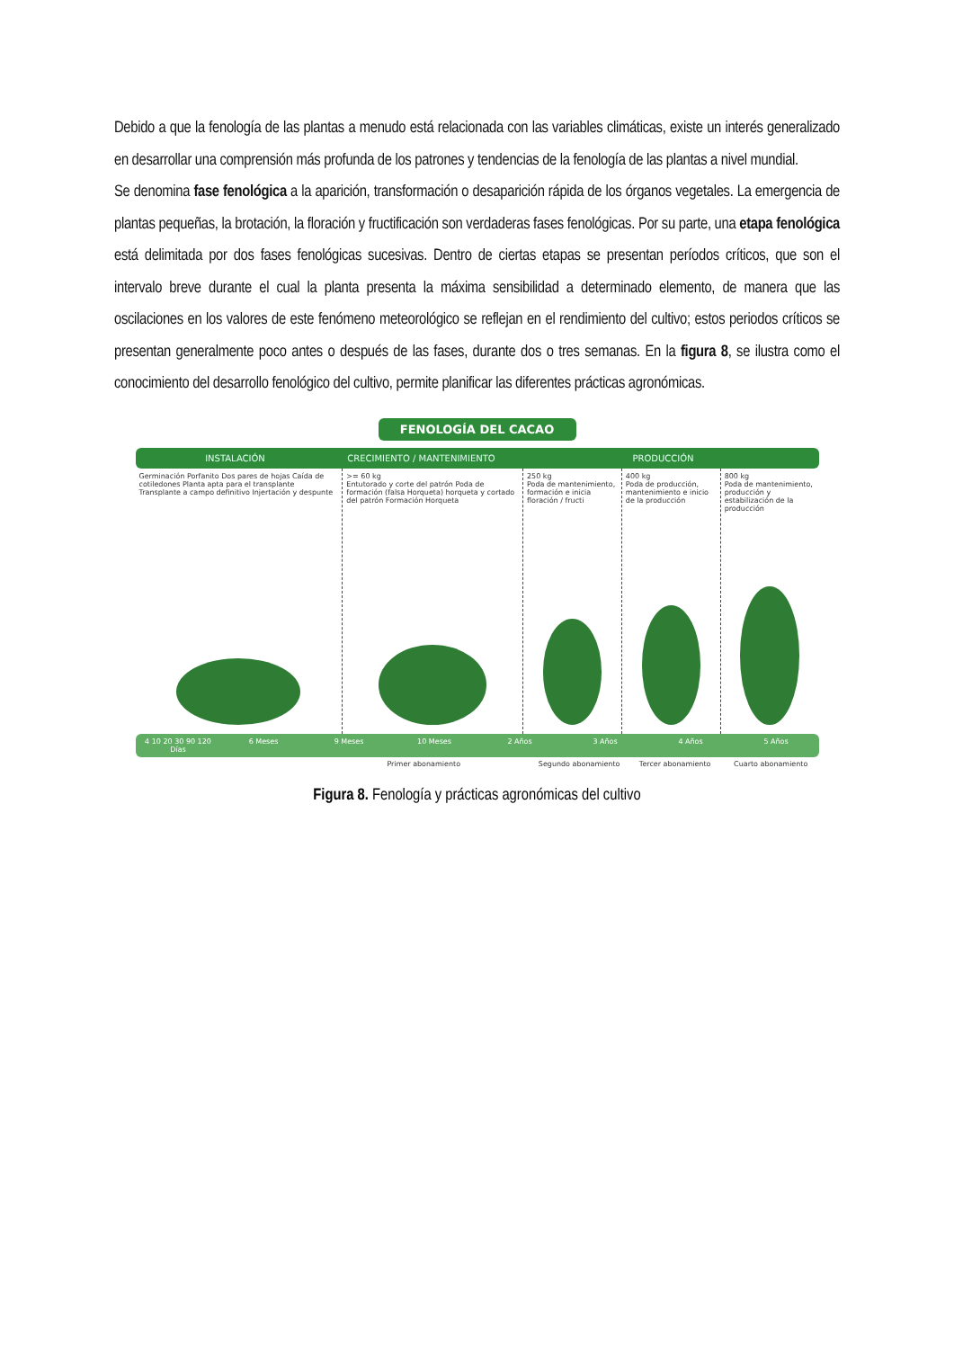Debido a que la fenología de las plantas a menudo está relacionada con las variables climáticas, existe un interés generalizado en desarrollar una comprensión más profunda de los patrones y tendencias de la fenología de las plantas a nivel mundial.
Se denomina fase fenológica a la aparición, transformación o desaparición rápida de los órganos vegetales. La emergencia de plantas pequeñas, la brotación, la floración y fructificación son verdaderas fases fenológicas. Por su parte, una etapa fenológica está delimitada por dos fases fenológicas sucesivas. Dentro de ciertas etapas se presentan períodos críticos, que son el intervalo breve durante el cual la planta presenta la máxima sensibilidad a determinado elemento, de manera que las oscilaciones en los valores de este fenómeno meteorológico se reflejan en el rendimiento del cultivo; estos periodos críticos se presentan generalmente poco antes o después de las fases, durante dos o tres semanas. En la figura 8, se ilustra como el conocimiento del desarrollo fenológico del cultivo, permite planificar las diferentes prácticas agronómicas.
FENOLOGÍA DEL CACAO
INSTALACIÓN CRECIMIENTO / MANTENIMIENTO PRODUCCIÓN
Germinación Porfanito Dos pares de hojas Caída de cotiledones Planta apta para el transplante Transplante a campo definitivo Injertación y despunte
>= 60 kg
Entutorado y corte del patrón Poda de formación (falsa Horqueta) horqueta y cortado del patrón Formación Horqueta
250 kg
Poda de mantenimiento, formación e inicia floración / fructi
400 kg
Poda de producción, mantenimiento e inicio de la producción
800 kg
Poda de mantenimiento, producción y estabilización de la producción
4 10 20 30 90 120 Días 6 Meses 9 Meses 10 Meses 2 Años 3 Años 4 Años 5 Años
Primer abonamiento Segundo abonamiento Tercer abonamiento Cuarto abonamiento
Figura 8. Fenología y prácticas agronómicas del cultivo